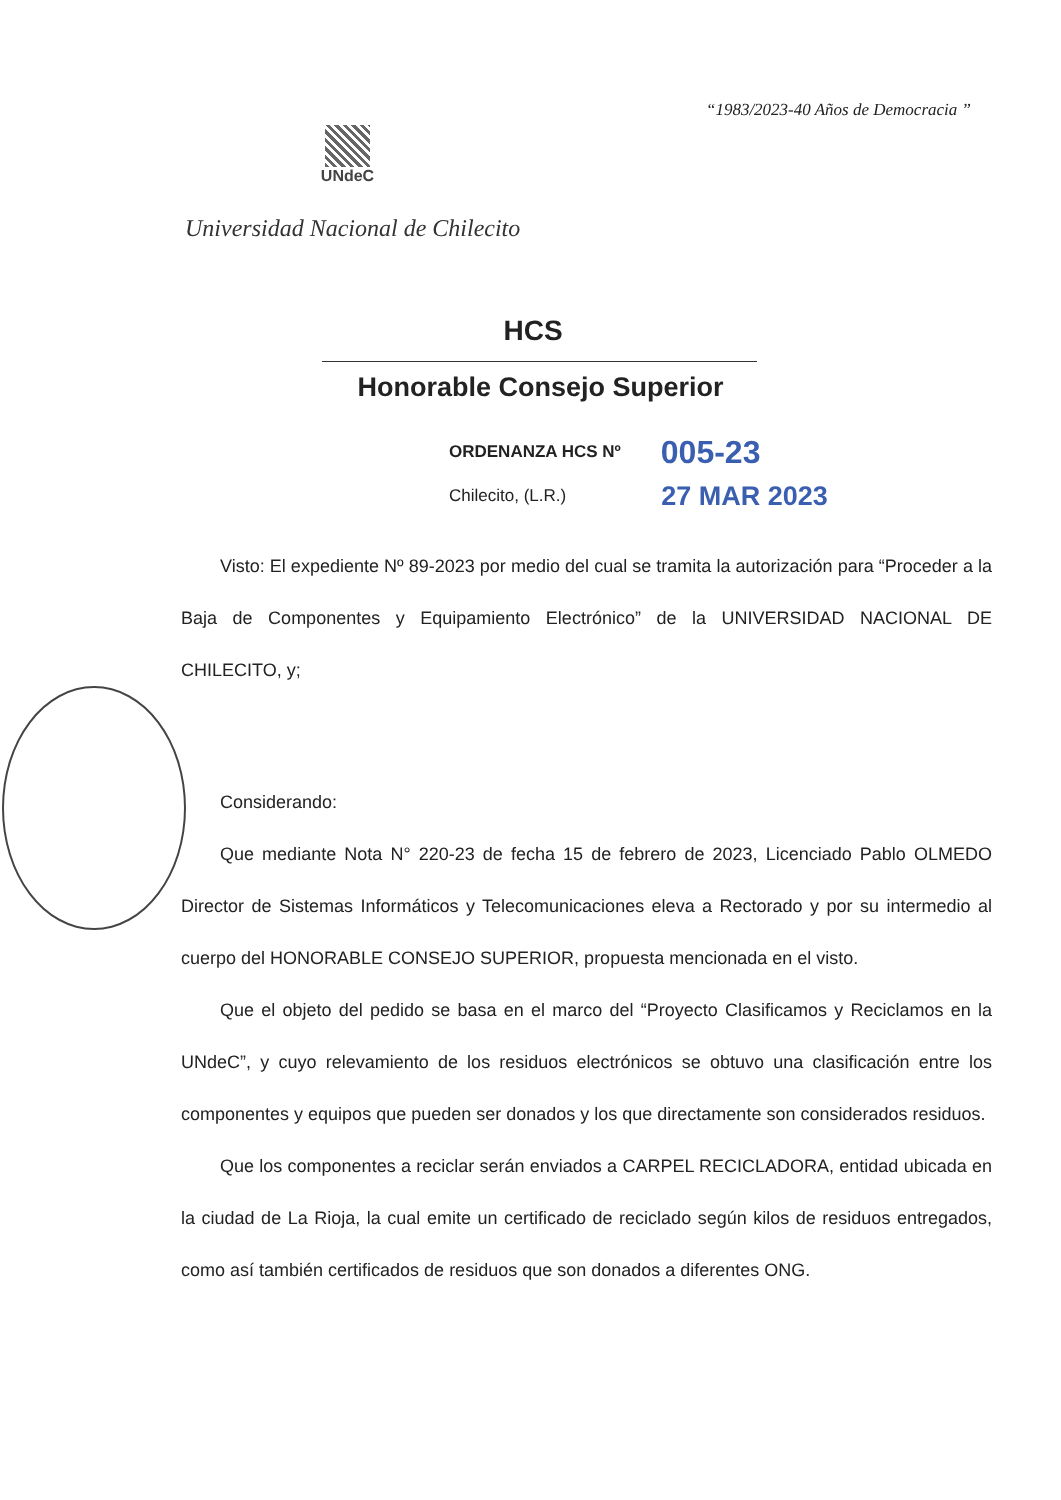“1983/2023-40 Años de Democracia ”
UNdeC
Universidad Nacional de Chilecito
HCS
Honorable Consejo Superior
ORDENANZA HCS Nº 005-23
Chilecito, (L.R.) 27 MAR 2023
Visto: El expediente Nº 89-2023 por medio del cual se tramita la autorización para “Proceder a la Baja de Componentes y Equipamiento Electrónico” de la UNIVERSIDAD NACIONAL DE CHILECITO, y;
Considerando:
Que mediante Nota N° 220-23 de fecha 15 de febrero de 2023, Licenciado Pablo OLMEDO Director de Sistemas Informáticos y Telecomunicaciones eleva a Rectorado y por su intermedio al cuerpo del HONORABLE CONSEJO SUPERIOR, propuesta mencionada en el visto.
Que el objeto del pedido se basa en el marco del “Proyecto Clasificamos y Reciclamos en la UNdeC”, y cuyo relevamiento de los residuos electrónicos se obtuvo una clasificación entre los componentes y equipos que pueden ser donados y los que directamente son considerados residuos.
Que los componentes a reciclar serán enviados a CARPEL RECICLADORA, entidad ubicada en la ciudad de La Rioja, la cual emite un certificado de reciclado según kilos de residuos entregados, como así también certificados de residuos que son donados a diferentes ONG.